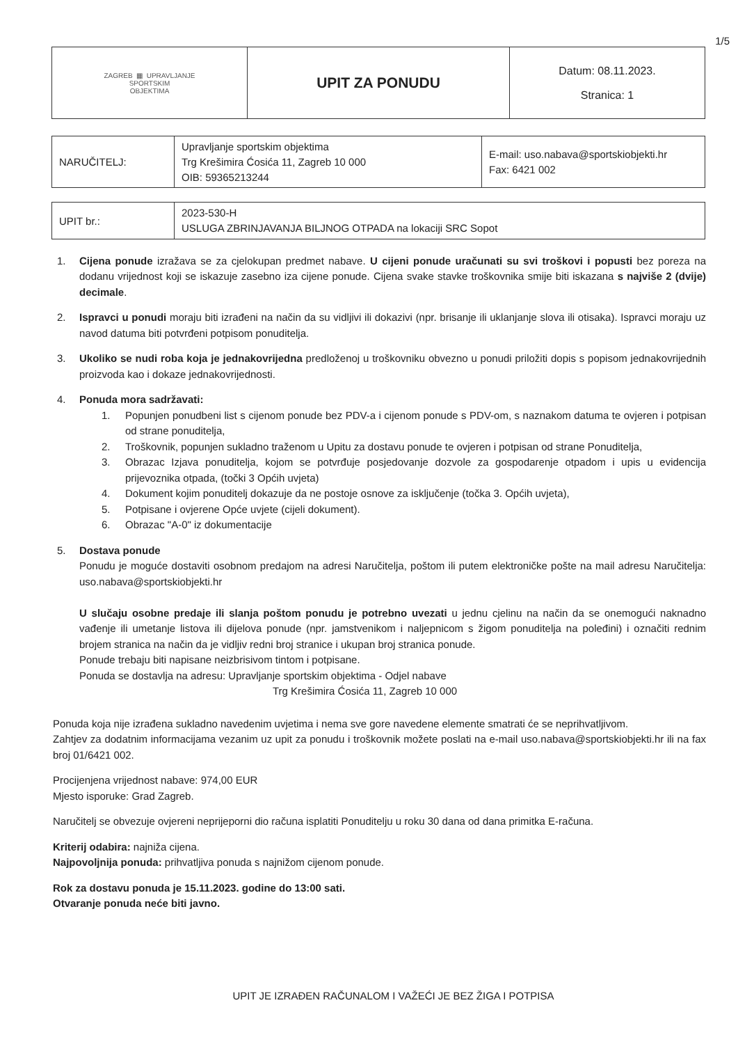1/5
| ZAGREB ▦ UPRAVLJANJE SPORTSKIM OBJEKTIMA | UPIT ZA PONUDU | Datum: 08.11.2023. Stranica: 1 |
| NARUČITELJ: | Upravljanje sportskim objektima Trg Krešimira Ćosića 11, Zagreb 10 000 OIB: 59365213244 | E-mail: uso.nabava@sportskiobjekti.hr Fax: 6421 002 |
| UPIT br.: | 2023-530-H USLUGA ZBRINJAVANJA BILJNOG OTPADA na lokaciji SRC Sopot |
1. Cijena ponude izražava se za cjelokupan predmet nabave. U cijeni ponude uračunati su svi troškovi i popusti bez poreza na dodanu vrijednost koji se iskazuje zasebno iza cijene ponude. Cijena svake stavke troškovnika smije biti iskazana s najviše 2 (dvije) decimale.
2. Ispravci u ponudi moraju biti izrađeni na način da su vidljivi ili dokazivi (npr. brisanje ili uklanjanje slova ili otisaka). Ispravci moraju uz navod datuma biti potvrđeni potpisom ponuditelja.
3. Ukoliko se nudi roba koja je jednakovrijedna predloženoj u troškovniku obvezno u ponudi priložiti dopis s popisom jednakovrijednih proizvoda kao i dokaze jednakovrijednosti.
4. Ponuda mora sadržavati:
1. Popunjen ponudbeni list s cijenom ponude bez PDV-a i cijenom ponude s PDV-om, s naznakom datuma te ovjeren i potpisan od strane ponuditelja,
2. Troškovnik, popunjen sukladno traženom u Upitu za dostavu ponude te ovjeren i potpisan od strane Ponuditelja,
3. Obrazac Izjava ponuditelja, kojom se potvrđuje posjedovanje dozvole za gospodarenje otpadom i upis u evidencija prijevoznika otpada, (točki 3 Općih uvjeta)
4. Dokument kojim ponuditelj dokazuje da ne postoje osnove za isključenje (točka 3. Općih uvjeta),
5. Potpisane i ovjerene Opće uvjete (cijeli dokument).
6. Obrazac "A-0" iz dokumentacije
5. Dostava ponude
Ponudu je moguće dostaviti osobnom predajom na adresi Naručitelja, poštom ili putem elektroničke pošte na mail adresu Naručitelja: uso.nabava@sportskiobjekti.hr
U slučaju osobne predaje ili slanja poštom ponudu je potrebno uvezati u jednu cjelinu na način da se onemogući naknadno vađenje ili umetanje listova ili dijelova ponude (npr. jamstvenikom i naljepnicom s žigom ponuditelja na poleđini) i označiti rednim brojem stranica na način da je vidljiv redni broj stranice i ukupan broj stranica ponude.
Ponude trebaju biti napisane neizbrisivom tintom i potpisane.
Ponuda se dostavlja na adresu: Upravljanje sportskim objektima - Odjel nabave
Trg Krešimira Ćosića 11, Zagreb 10 000
Ponuda koja nije izrađena sukladno navedenim uvjetima i nema sve gore navedene elemente smatrati će se neprihvatljivom.
Zahtjev za dodatnim informacijama vezanim uz upit za ponudu i troškovnik možete poslati na e-mail uso.nabava@sportskiobjekti.hr ili na fax broj 01/6421 002.
Procijenjena vrijednost nabave: 974,00 EUR
Mjesto isporuke: Grad Zagreb.
Naručitelj se obvezuje ovjereni neprijeporni dio računa isplatiti Ponuditelju u roku 30 dana od dana primitka E-računa.
Kriterij odabira: najniža cijena.
Najpovoljnija ponuda: prihvatljiva ponuda s najnižom cijenom ponude.
Rok za dostavu ponuda je 15.11.2023. godine do 13:00 sati.
Otvaranje ponuda neće biti javno.
UPIT JE IZRAĐEN RAČUNALOM I VAŽEĆI JE BEZ ŽIGA I POTPISA